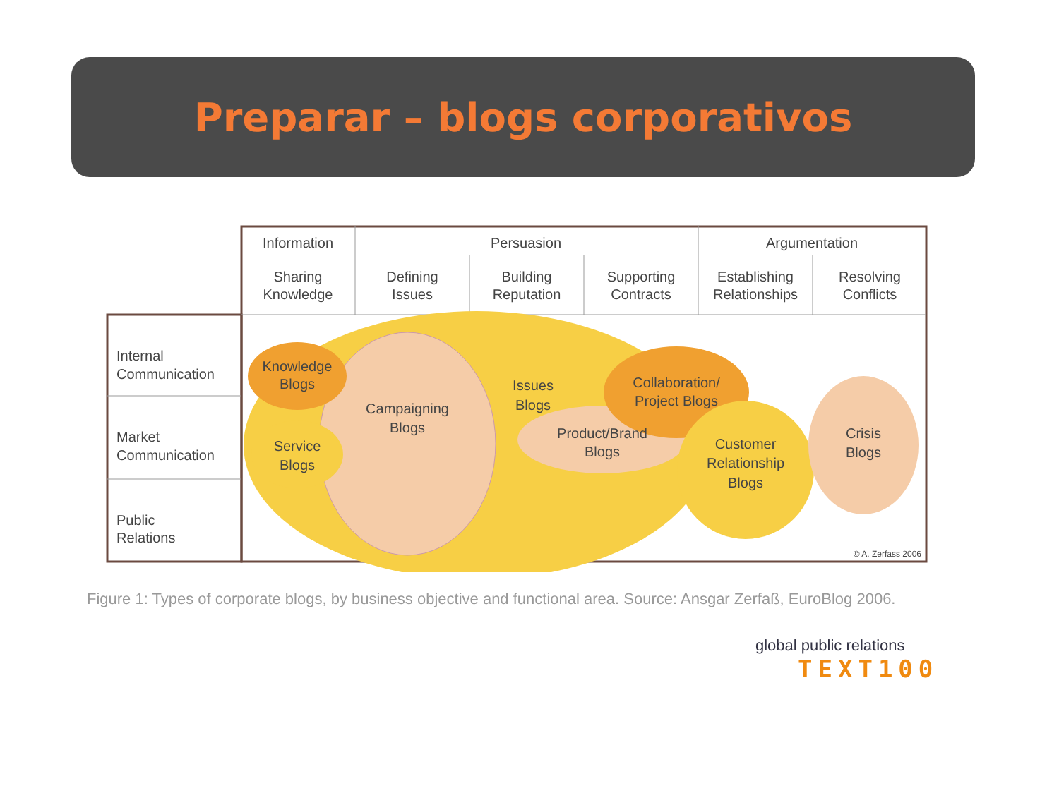Preparar – blogs corporativos
Information
Persuasion
Argumentation
Sharing
Knowledge
Defining
Issues
Building
Reputation
Supporting
Contracts
Establishing
Relationships
Resolving
Conflicts
Internal
Communication
Market
Communication
Public
Relations
Knowledge
Blogs
Service
Blogs
Campaigning
Blogs
Issues
Blogs
Product/Brand
Blogs
Collaboration/
Project Blogs
Customer
Relationship
Blogs
Crisis
Blogs
© A. Zerfass 2006
Figure 1: Types of corporate blogs, by business objective and functional area. Source: Ansgar Zerfaß, EuroBlog 2006.
global public relations
TEXT100